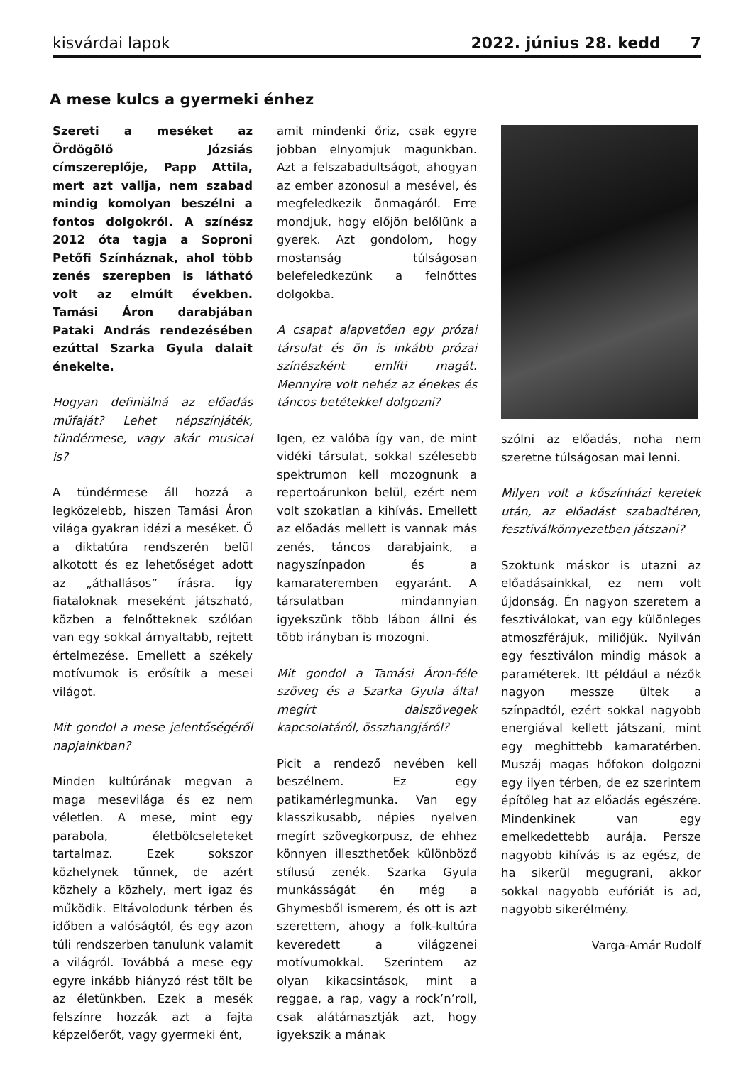kisvárdai lapok 2022. június 28. kedd 7
A mese kulcs a gyermeki énhez
Szereti a meséket az Ördögölő Józsiás címszereplője, Papp Attila, mert azt vallja, nem szabad mindig komolyan beszélni a fontos dolgokról. A színész 2012 óta tagja a Soproni Petőfi Színháznak, ahol több zenés szerepben is látható volt az elmúlt években. Tamási Áron darabjában Pataki András rendezésében ezúttal Szarka Gyula dalait énekelte.
Hogyan definiálná az előadás műfaját? Lehet népszínjáték, tündérmese, vagy akár musical is?
A tündérmese áll hozzá a legközelebb, hiszen Tamási Áron világa gyakran idézi a meséket. Ő a diktatúra rendszerén belül alkotott és ez lehetőséget adott az „áthallásos” írásra. Így fiataloknak meseként játszható, közben a felnőtteknek szólóan van egy sokkal árnyaltabb, rejtett értelmezése. Emellett a székely motívumok is erősítik a mesei világot.
Mit gondol a mese jelentőségéről napjainkban?
Minden kultúrának megvan a maga mesevilága és ez nem véletlen. A mese, mint egy parabola, életbölcseleteket tartalmaz. Ezek sokszor közhelynek tűnnek, de azért közhely a közhely, mert igaz és működik. Eltávolodunk térben és időben a valóságtól, és egy azon túli rendszerben tanulunk valamit a világról. Továbbá a mese egy egyre inkább hiányzó rést tölt be az életünkben. Ezek a mesék felszínre hozzák azt a fajta képzelőerőt, vagy gyermeki ént,
amit mindenki őriz, csak egyre jobban elnyomjuk magunkban. Azt a felszabadultságot, ahogyan az ember azonosul a mesével, és megfeledkezik önmagáról. Erre mondjuk, hogy előjön belőlünk a gyerek. Azt gondolom, hogy mostanság túlságosan belefeledkezünk a felnőttes dolgokba.
A csapat alapvetően egy prózai társulat és ön is inkább prózai színészként említi magát. Mennyire volt nehéz az énekes és táncos betétekkel dolgozni?
Igen, ez valóba így van, de mint vidéki társulat, sokkal szélesebb spektrumon kell mozognunk a repertoárunkon belül, ezért nem volt szokatlan a kihívás. Emellett az előadás mellett is vannak más zenés, táncos darabjaink, a nagyszínpadon és a kamarateremben egyaránt. A társulatban mindannyian igyekszünk több lábon állni és több irányban is mozogni.
Mit gondol a Tamási Áron-féle szöveg és a Szarka Gyula által megírt dalszövegek kapcsolatáról, összhangjáról?
Picit a rendező nevében kell beszélnem. Ez egy patikamérlegmunka. Van egy klasszikusabb, népies nyelven megírt szövegkorpusz, de ehhez könnyen illeszthetőek különböző stílusú zenék. Szarka Gyula munkásságát én még a Ghymesből ismerem, és ott is azt szerettem, ahogy a folk-kultúra keveredett a világzenei motívumokkal. Szerintem az olyan kikacsintások, mint a reggae, a rap, vagy a rock’n’roll, csak alátámasztják azt, hogy igyekszik a mának
szólni az előadás, noha nem szeretne túlságosan mai lenni.
Milyen volt a kőszínházi keretek után, az előadást szabadtéren, fesztiválkörnyezetben játszani?
Szoktunk máskor is utazni az előadásainkkal, ez nem volt újdonság. Én nagyon szeretem a fesztiválokat, van egy különleges atmoszférájuk, miliőjük. Nyilván egy fesztiválon mindig mások a paraméterek. Itt például a nézők nagyon messze ültek a színpadtól, ezért sokkal nagyobb energiával kellett játszani, mint egy meghittebb kamaratérben. Muszáj magas hőfokon dolgozni egy ilyen térben, de ez szerintem építőleg hat az előadás egészére. Mindenkinek van egy emelkedettebb aurája. Persze nagyobb kihívás is az egész, de ha sikerül megugrani, akkor sokkal nagyobb eufóriát is ad, nagyobb sikerélmény.
Varga-Amár Rudolf